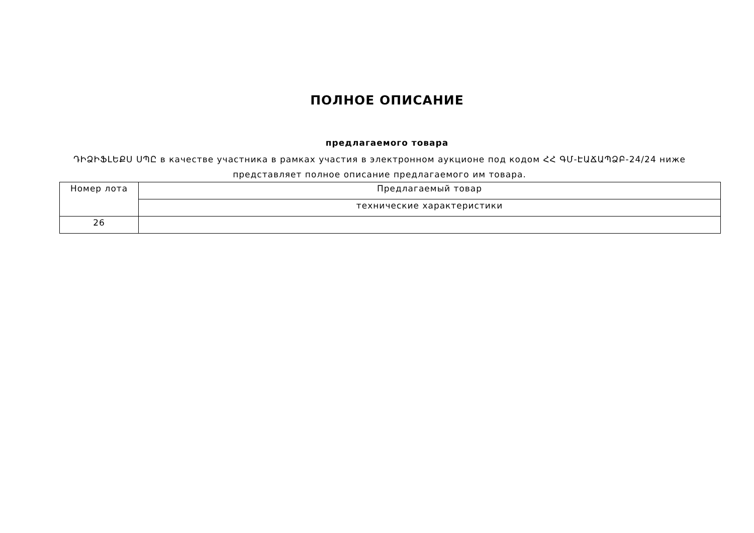ПОЛНОЕ ОПИСАНИЕ
предлагаемого товара
ԴԻՁԻՖԼԵՔՍ ՍՊԸ в качестве участника в рамках участия в электронном аукционе под кодом ՀՀ ԳՄ-ԷԱՃԱՊՁԲ-24/24 ниже представляет полное описание предлагаемого им товара.
| Номер лота | Предлагаемый товар |
| --- | --- |
| | технические характеристики |
| 26 | |